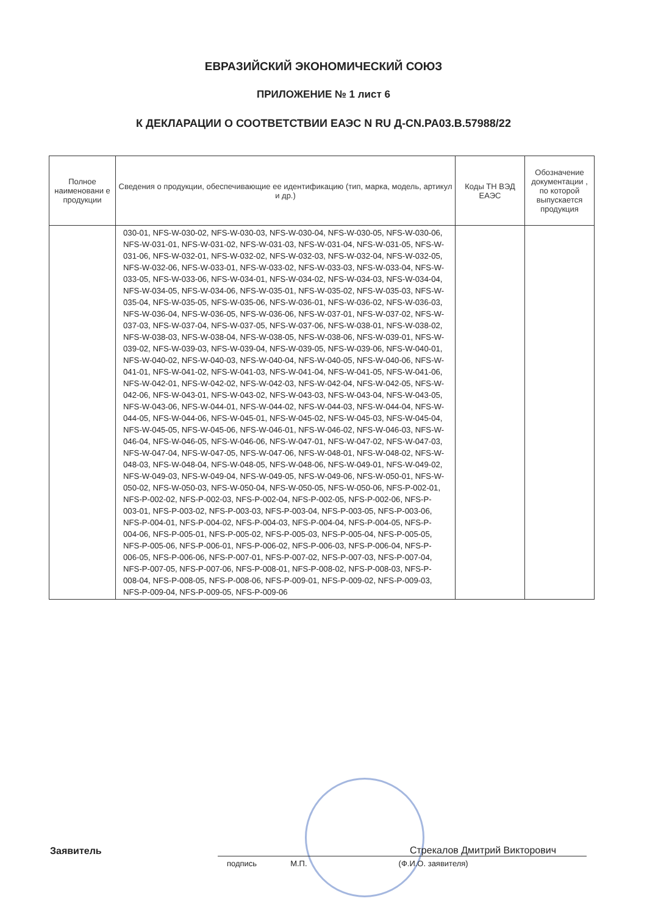ЕВРАЗИЙСКИЙ ЭКОНОМИЧЕСКИЙ СОЮЗ
ПРИЛОЖЕНИЕ № 1 лист 6
К ДЕКЛАРАЦИИ О СООТВЕТСТВИИ ЕАЭС N RU Д-CN.PA03.B.57988/22
| Полное наименовани е продукции | Сведения о продукции, обеспечивающие ее идентификацию (тип, марка, модель, артикул и др.) | Коды ТН ВЭД ЕАЭС | Обозначение документации , по которой выпускается продукция |
| --- | --- | --- | --- |
| | 030-01, NFS-W-030-02, NFS-W-030-03, NFS-W-030-04, NFS-W-030-05, NFS-W-030-06, NFS-W-031-01, NFS-W-031-02, NFS-W-031-03, NFS-W-031-04, NFS-W-031-05, NFS-W-031-06, NFS-W-032-01, NFS-W-032-02, NFS-W-032-03, NFS-W-032-04, NFS-W-032-05, NFS-W-032-06, NFS-W-033-01, NFS-W-033-02, NFS-W-033-03, NFS-W-033-04, NFS-W-033-05, NFS-W-033-06, NFS-W-034-01, NFS-W-034-02, NFS-W-034-03, NFS-W-034-04, NFS-W-034-05, NFS-W-034-06, NFS-W-035-01, NFS-W-035-02, NFS-W-035-03, NFS-W-035-04, NFS-W-035-05, NFS-W-035-06, NFS-W-036-01, NFS-W-036-02, NFS-W-036-03, NFS-W-036-04, NFS-W-036-05, NFS-W-036-06, NFS-W-037-01, NFS-W-037-02, NFS-W-037-03, NFS-W-037-04, NFS-W-037-05, NFS-W-037-06, NFS-W-038-01, NFS-W-038-02, NFS-W-038-03, NFS-W-038-04, NFS-W-038-05, NFS-W-038-06, NFS-W-039-01, NFS-W-039-02, NFS-W-039-03, NFS-W-039-04, NFS-W-039-05, NFS-W-039-06, NFS-W-040-01, NFS-W-040-02, NFS-W-040-03, NFS-W-040-04, NFS-W-040-05, NFS-W-040-06, NFS-W-041-01, NFS-W-041-02, NFS-W-041-03, NFS-W-041-04, NFS-W-041-05, NFS-W-041-06, NFS-W-042-01, NFS-W-042-02, NFS-W-042-03, NFS-W-042-04, NFS-W-042-05, NFS-W-042-06, NFS-W-043-01, NFS-W-043-02, NFS-W-043-03, NFS-W-043-04, NFS-W-043-05, NFS-W-043-06, NFS-W-044-01, NFS-W-044-02, NFS-W-044-03, NFS-W-044-04, NFS-W-044-05, NFS-W-044-06, NFS-W-045-01, NFS-W-045-02, NFS-W-045-03, NFS-W-045-04, NFS-W-045-05, NFS-W-045-06, NFS-W-046-01, NFS-W-046-02, NFS-W-046-03, NFS-W-046-04, NFS-W-046-05, NFS-W-046-06, NFS-W-047-01, NFS-W-047-02, NFS-W-047-03, NFS-W-047-04, NFS-W-047-05, NFS-W-047-06, NFS-W-048-01, NFS-W-048-02, NFS-W-048-03, NFS-W-048-04, NFS-W-048-05, NFS-W-048-06, NFS-W-049-01, NFS-W-049-02, NFS-W-049-03, NFS-W-049-04, NFS-W-049-05, NFS-W-049-06, NFS-W-050-01, NFS-W-050-02, NFS-W-050-03, NFS-W-050-04, NFS-W-050-05, NFS-W-050-06, NFS-P-002-01, NFS-P-002-02, NFS-P-002-03, NFS-P-002-04, NFS-P-002-05, NFS-P-002-06, NFS-P-003-01, NFS-P-003-02, NFS-P-003-03, NFS-P-003-04, NFS-P-003-05, NFS-P-003-06, NFS-P-004-01, NFS-P-004-02, NFS-P-004-03, NFS-P-004-04, NFS-P-004-05, NFS-P-004-06, NFS-P-005-01, NFS-P-005-02, NFS-P-005-03, NFS-P-005-04, NFS-P-005-05, NFS-P-005-06, NFS-P-006-01, NFS-P-006-02, NFS-P-006-03, NFS-P-006-04, NFS-P-006-05, NFS-P-006-06, NFS-P-007-01, NFS-P-007-02, NFS-P-007-03, NFS-P-007-04, NFS-P-007-05, NFS-P-007-06, NFS-P-008-01, NFS-P-008-02, NFS-P-008-03, NFS-P-008-04, NFS-P-008-05, NFS-P-008-06, NFS-P-009-01, NFS-P-009-02, NFS-P-009-03, NFS-P-009-04, NFS-P-009-05, NFS-P-009-06 | | |
Заявитель
Стрекалов Дмитрий Викторович
подпись М.П. (Ф.И.О. заявителя)